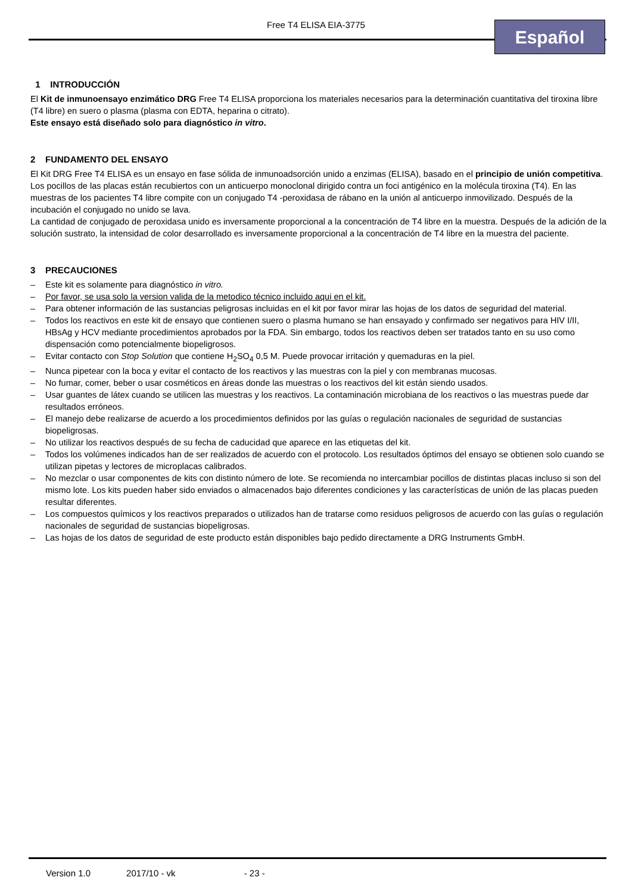Free T4 ELISA EIA-3775 Español
1 INTRODUCCIÓN
El Kit de inmunoensayo enzimático DRG Free T4 ELISA proporciona los materiales necesarios para la determinación cuantitativa del tiroxina libre (T4 libre) en suero o plasma (plasma con EDTA, heparina o citrato).
Este ensayo está diseñado solo para diagnóstico in vitro.
2 FUNDAMENTO DEL ENSAYO
El Kit DRG Free T4 ELISA es un ensayo en fase sólida de inmunoadsorción unido a enzimas (ELISA), basado en el principio de unión competitiva.
Los pocillos de las placas están recubiertos con un anticuerpo monoclonal dirigido contra un foci antigénico en la molécula tiroxina (T4). En las muestras de los pacientes T4 libre compite con un conjugado T4 -peroxidasa de rábano en la unión al anticuerpo inmovilizado. Después de la incubación el conjugado no unido se lava.
La cantidad de conjugado de peroxidasa unido es inversamente proporcional a la concentración de T4 libre en la muestra. Después de la adición de la solución sustrato, la intensidad de color desarrollado es inversamente proporcional a la concentración de T4 libre en la muestra del paciente.
3 PRECAUCIONES
– Este kit es solamente para diagnóstico in vitro.
– Por favor, se usa solo la version valida de la metodico técnico incluido aqui en el kit.
– Para obtener información de las sustancias peligrosas incluidas en el kit por favor mirar las hojas de los datos de seguridad del material.
– Todos los reactivos en este kit de ensayo que contienen suero o plasma humano se han ensayado y confirmado ser negativos para HIV I/II, HBsAg y HCV mediante procedimientos aprobados por la FDA. Sin embargo, todos los reactivos deben ser tratados tanto en su uso como dispensación como potencialmente biopeligrosos.
– Evitar contacto con Stop Solution que contiene H<sub>2</sub>SO<sub>4</sub> 0,5 M. Puede provocar irritación y quemaduras en la piel.
– Nunca pipetear con la boca y evitar el contacto de los reactivos y las muestras con la piel y con membranas mucosas.
– No fumar, comer, beber o usar cosméticos en áreas donde las muestras o los reactivos del kit están siendo usados.
– Usar guantes de látex cuando se utilicen las muestras y los reactivos. La contaminación microbiana de los reactivos o las muestras puede dar resultados erróneos.
– El manejo debe realizarse de acuerdo a los procedimientos definidos por las guías o regulación nacionales de seguridad de sustancias biopeligrosas.
– No utilizar los reactivos después de su fecha de caducidad que aparece en las etiquetas del kit.
– Todos los volúmenes indicados han de ser realizados de acuerdo con el protocolo. Los resultados óptimos del ensayo se obtienen solo cuando se utilizan pipetas y lectores de microplacas calibrados.
– No mezclar o usar componentes de kits con distinto número de lote. Se recomienda no intercambiar pocillos de distintas placas incluso si son del mismo lote. Los kits pueden haber sido enviados o almacenados bajo diferentes condiciones y las características de unión de las placas pueden resultar diferentes.
– Los compuestos químicos y los reactivos preparados o utilizados han de tratarse como residuos peligrosos de acuerdo con las guías o regulación nacionales de seguridad de sustancias biopeligrosas.
– Las hojas de los datos de seguridad de este producto están disponibles bajo pedido directamente a DRG Instruments GmbH.
Version 1.0 2017/10 - vk - 23 -